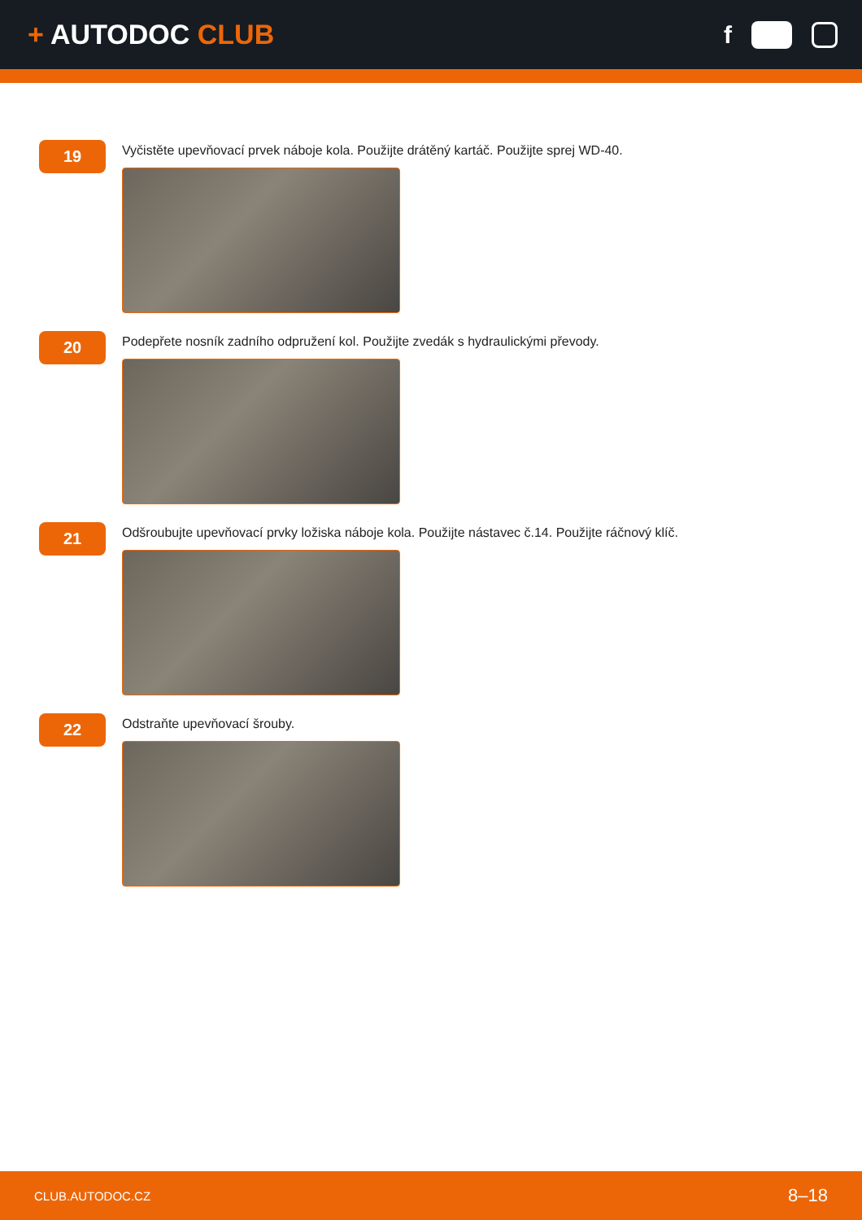+ AUTODOC CLUB f
19
Vyčistěte upevňovací prvek náboje kola. Použijte drátěný kartáč. Použijte sprej WD-40.
20
Podepřete nosník zadního odpružení kol. Použijte zvedák s hydraulickými převody.
21
Odšroubujte upevňovací prvky ložiska náboje kola. Použijte nástavec č.14. Použijte ráčnový klíč.
22
Odstraňte upevňovací šrouby.
CLUB.AUTODOC.CZ 8–18